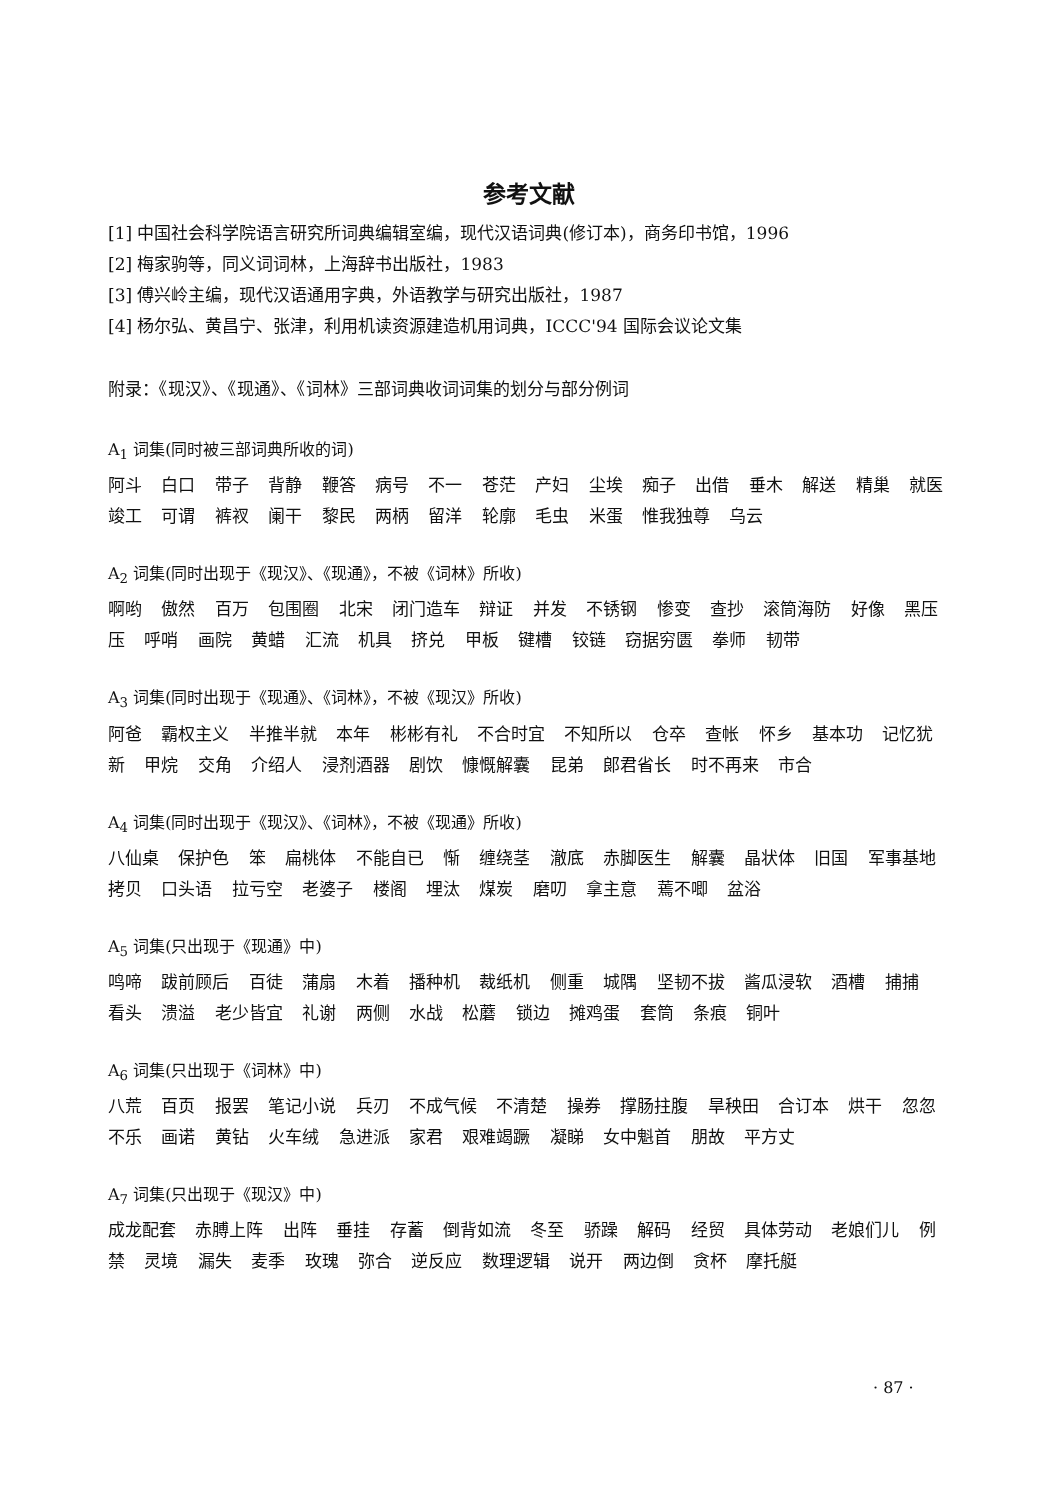参考文献
[1] 中国社会科学院语言研究所词典编辑室编，现代汉语词典(修订本)，商务印书馆，1996
[2] 梅家驹等，同义词词林，上海辞书出版社，1983
[3] 傅兴岭主编，现代汉语通用字典，外语教学与研究出版社，1987
[4] 杨尔弘、黄昌宁、张津，利用机读资源建造机用词典，ICCC'94 国际会议论文集
附录：《现汉》、《现通》、《词林》三部词典收词词集的划分与部分例词
A<sub>1</sub> 词集(同时被三部词典所收的词)
阿斗 白口 带子 背静 鞭答 病号 不一 苍茫 产妇 尘埃 痴子 出借 垂木 解送 精巢 就医 竣工 可谓 裤衩 阑干 黎民 两柄 留洋 轮廓 毛虫 米蛋 惟我独尊 乌云
A<sub>2</sub> 词集(同时出现于《现汉》、《现通》，不被《词林》所收)
啊哟 傲然 百万 包围圈 北宋 闭门造车 辩证 并发 不锈钢 惨变 查抄 滚筒海防 好像 黑压压 呼哨 画院 黄蜡 汇流 机具 挤兑 甲板 键槽 铰链 窃据穷匮 拳师 韧带
A<sub>3</sub> 词集(同时出现于《现通》、《词林》，不被《现汉》所收)
阿爸 霸权主义 半推半就 本年 彬彬有礼 不合时宜 不知所以 仓卒 查帐 怀乡 基本功 记忆犹新 甲烷 交角 介绍人 浸剂酒器 剧饮 慷慨解囊 昆弟 郎君省长 时不再来 市合
A<sub>4</sub> 词集(同时出现于《现汉》、《词林》，不被《现通》所收)
八仙桌 保护色 笨 扁桃体 不能自已 惭 缠绕茎 澈底 赤脚医生 解囊 晶状体 旧国 军事基地 拷贝 口头语 拉亏空 老婆子 楼阁 埋汰 煤炭 磨叨 拿主意 蔫不唧 盆浴
A<sub>5</sub> 词集(只出现于《现通》中)
鸣啼 跋前顾后 百徒 蒲扇 木着 播种机 裁纸机 侧重 城隅 坚韧不拔 酱瓜浸软 酒槽 捕捕 看头 溃溢 老少皆宜 礼谢 两侧 水战 松蘑 锁边 摊鸡蛋 套筒 条痕 铜叶
A<sub>6</sub> 词集(只出现于《词林》中)
八荒 百页 报罢 笔记小说 兵刃 不成气候 不清楚 操券 撑肠拄腹 旱秧田 合订本 烘干 忽忽不乐 画诺 黄钻 火车绒 急进派 家君 艰难竭蹶 凝睇 女中魁首 朋故 平方丈
A<sub>7</sub> 词集(只出现于《现汉》中)
成龙配套 赤膊上阵 出阵 垂挂 存蓄 倒背如流 冬至 骄躁 解码 经贸 具体劳动 老娘们儿 例禁 灵境 漏失 麦季 玫瑰 弥合 逆反应 数理逻辑 说开 两边倒 贪杯 摩托艇
· 87 ·